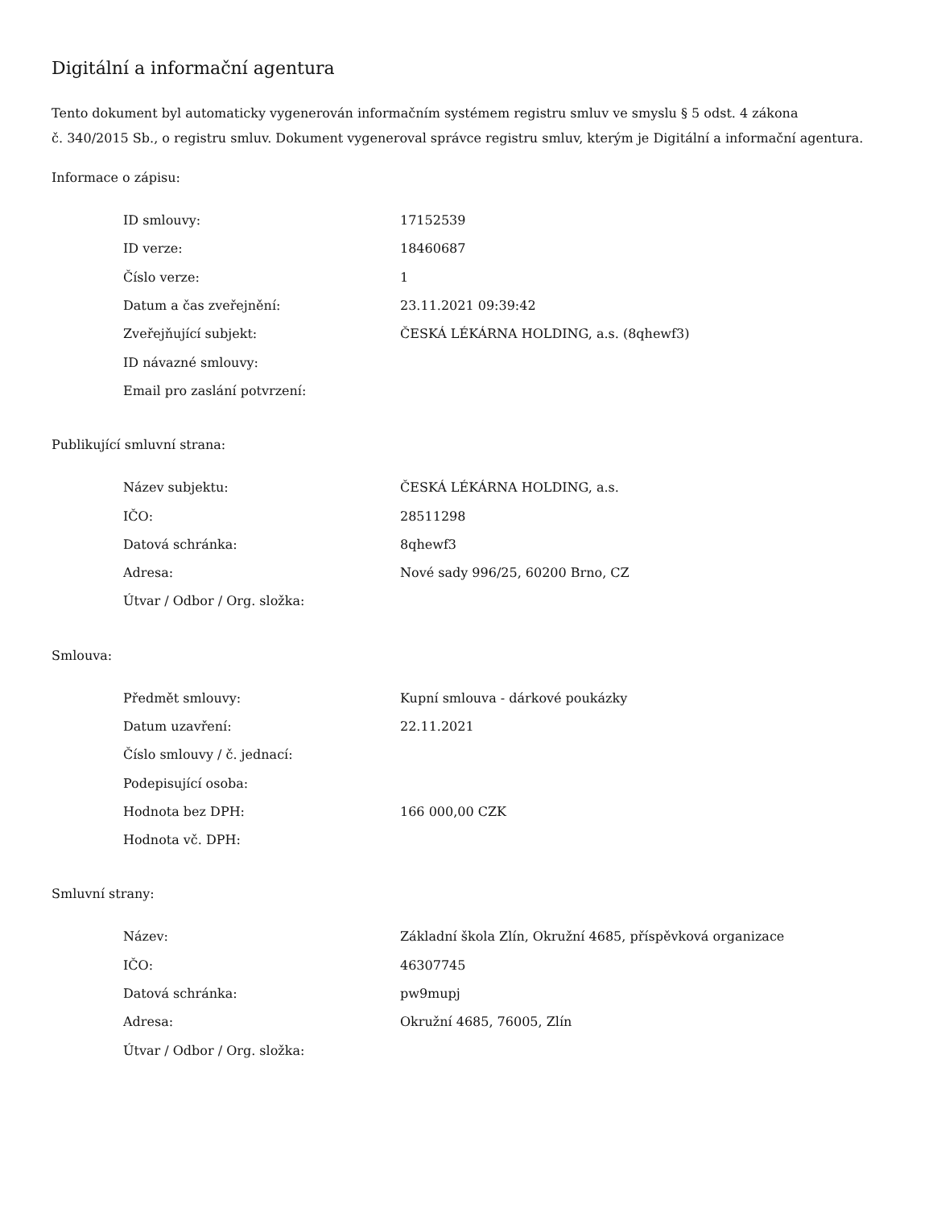Digitální a informační agentura
Tento dokument byl automaticky vygenerován informačním systémem registru smluv ve smyslu § 5 odst. 4 zákona
č. 340/2015 Sb., o registru smluv. Dokument vygeneroval správce registru smluv, kterým je Digitální a informační agentura.
Informace o zápisu:
| ID smlouvy: | 17152539 |
| ID verze: | 18460687 |
| Číslo verze: | 1 |
| Datum a čas zveřejnění: | 23.11.2021 09:39:42 |
| Zveřejňující subjekt: | ČESKÁ LÉKÁRNA HOLDING, a.s. (8qhewf3) |
| ID návazné smlouvy: | |
| Email pro zaslání potvrzení: | |
Publikující smluvní strana:
| Název subjektu: | ČESKÁ LÉKÁRNA HOLDING, a.s. |
| IČO: | 28511298 |
| Datová schránka: | 8qhewf3 |
| Adresa: | Nové sady 996/25, 60200 Brno, CZ |
| Útvar / Odbor / Org. složka: | |
Smlouva:
| Předmět smlouvy: | Kupní smlouva - dárkové poukázky |
| Datum uzavření: | 22.11.2021 |
| Číslo smlouvy / č. jednací: | |
| Podepisující osoba: | |
| Hodnota bez DPH: | 166 000,00 CZK |
| Hodnota vč. DPH: | |
Smluvní strany:
| Název: | Základní škola Zlín, Okružní 4685, příspěvková organizace |
| IČO: | 46307745 |
| Datová schránka: | pw9mupj |
| Adresa: | Okružní 4685, 76005, Zlín |
| Útvar / Odbor / Org. složka: | |